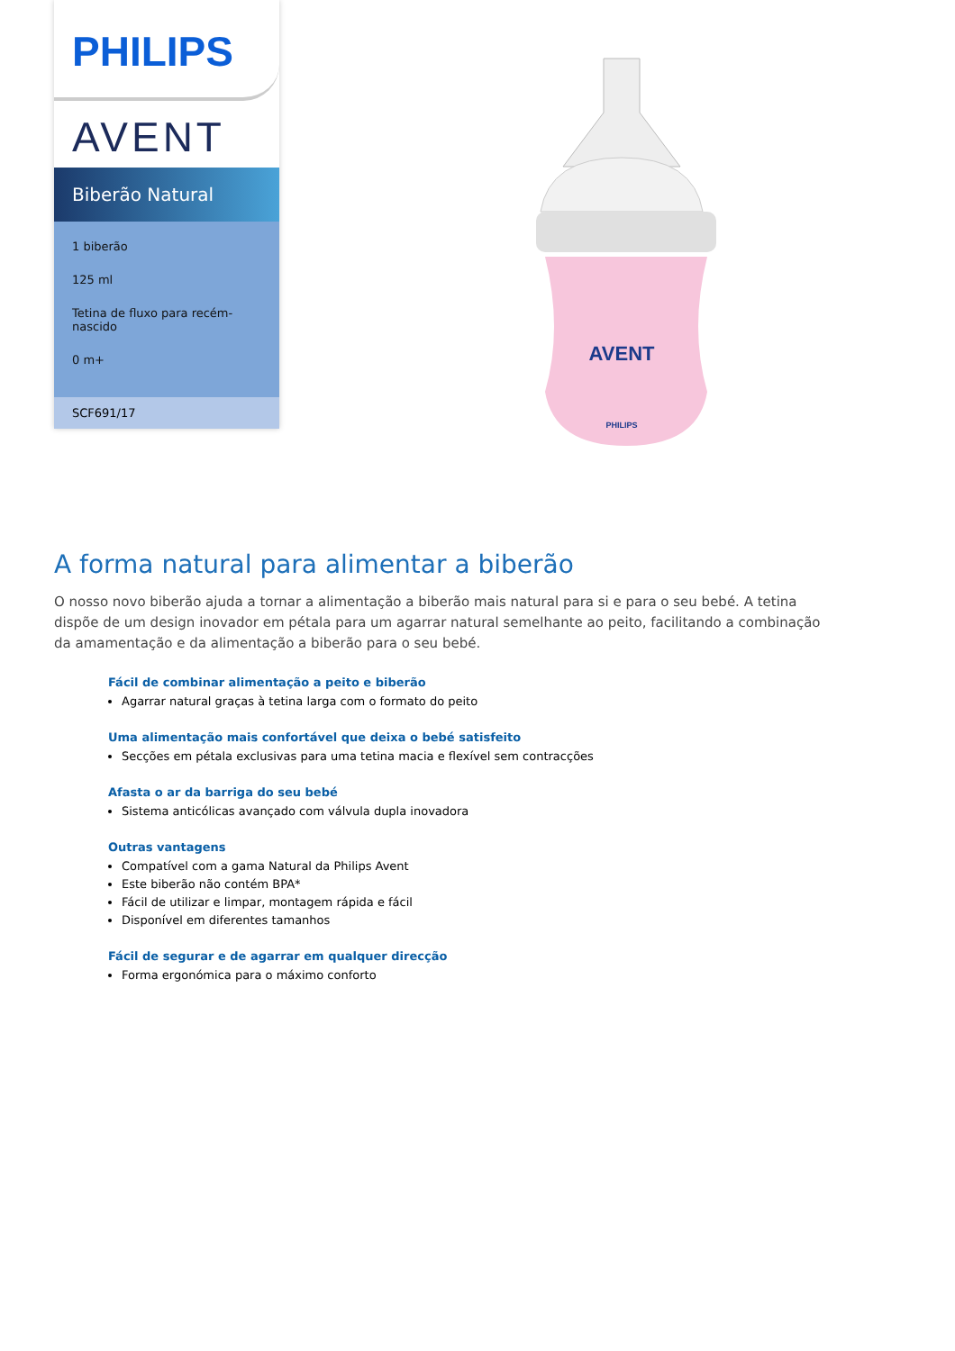PHILIPS
AVENT
Biberão Natural
1 biberão
125 ml
Tetina de fluxo para recém-nascido
0 m+
SCF691/17
AVENT
PHILIPS
A forma natural para alimentar a biberão
O nosso novo biberão ajuda a tornar a alimentação a biberão mais natural para si e para o seu bebé. A tetina dispõe de um design inovador em pétala para um agarrar natural semelhante ao peito, facilitando a combinação da amamentação e da alimentação a biberão para o seu bebé.
Fácil de combinar alimentação a peito e biberão
Agarrar natural graças à tetina larga com o formato do peito
Uma alimentação mais confortável que deixa o bebé satisfeito
Secções em pétala exclusivas para uma tetina macia e flexível sem contracções
Afasta o ar da barriga do seu bebé
Sistema anticólicas avançado com válvula dupla inovadora
Outras vantagens
Compatível com a gama Natural da Philips Avent
Este biberão não contém BPA*
Fácil de utilizar e limpar, montagem rápida e fácil
Disponível em diferentes tamanhos
Fácil de segurar e de agarrar em qualquer direcção
Forma ergonómica para o máximo conforto